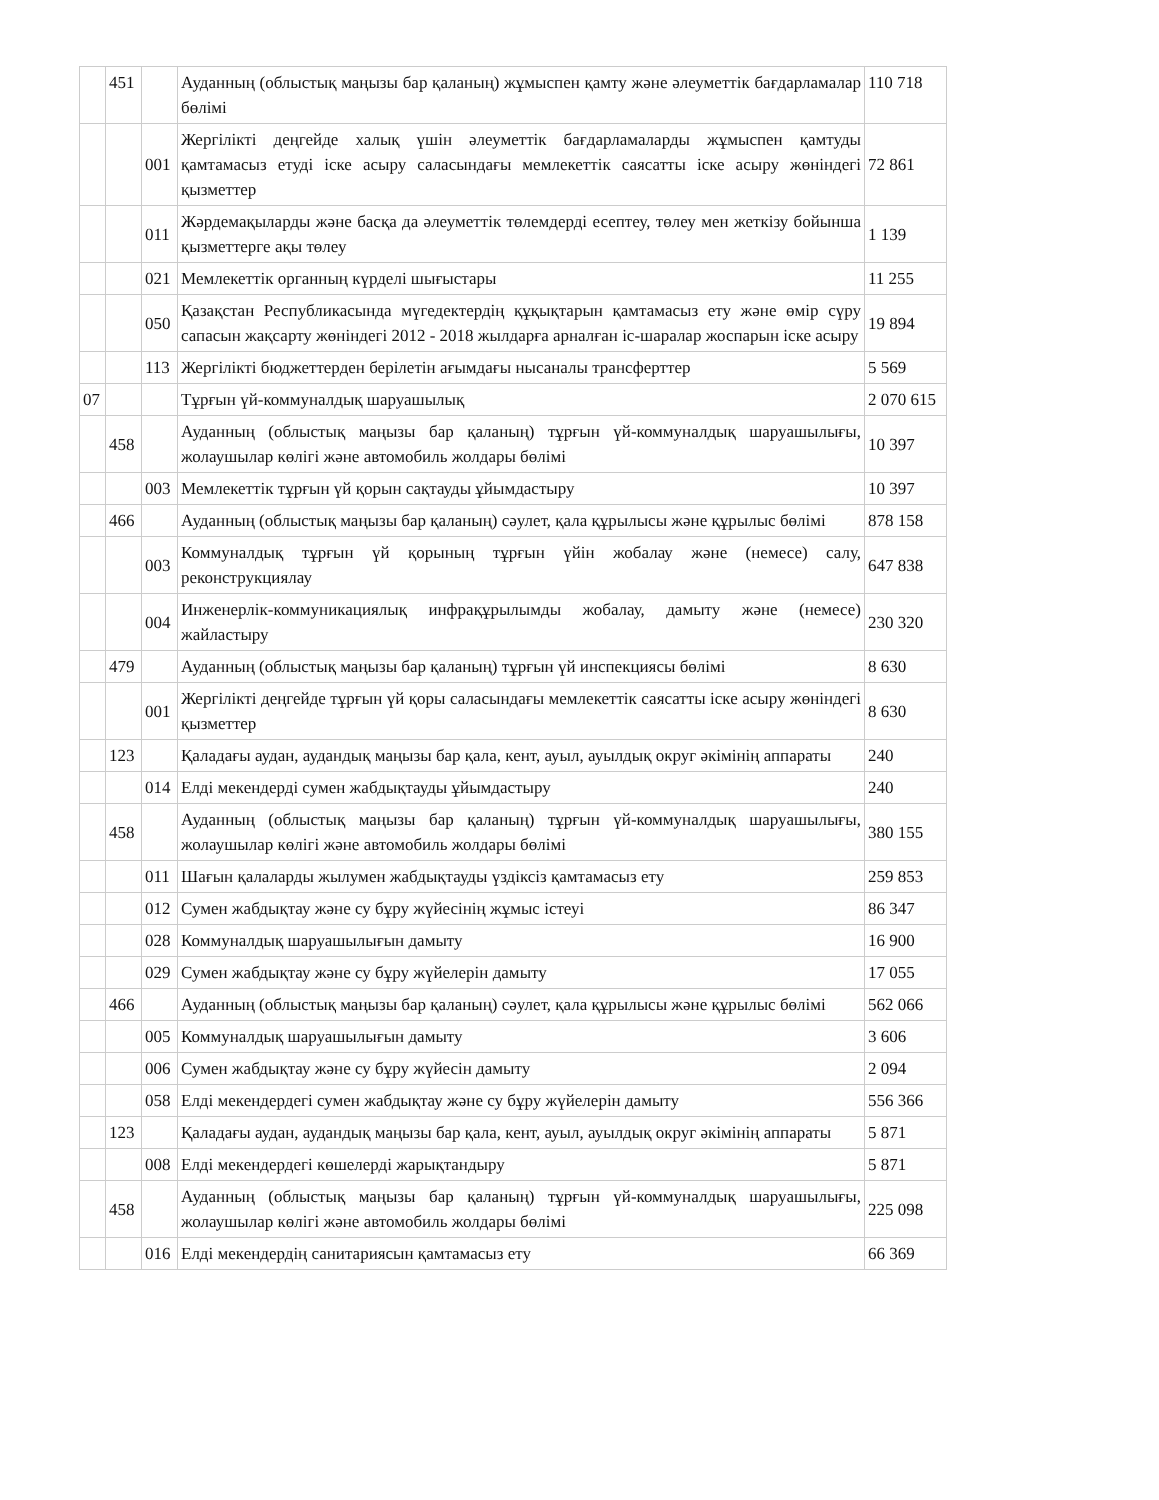| | 451 | | Ауданның (облыстық маңызы бар қаланың) жұмыспен қамту және әлеуметтік бағдарламалар бөлімі | 110 718 |
| | | 001 | Жергілікті деңгейде халық үшін әлеуметтік бағдарламаларды жұмыспен қамтуды қамтамасыз етуді іске асыру саласындағы мемлекеттік саясатты іске асыру жөніндегі қызметтер | 72 861 |
| | | 011 | Жәрдемақыларды және басқа да әлеуметтік төлемдерді есептеу, төлеу мен жеткізу бойынша қызметтерге ақы төлеу | 1 139 |
| | | 021 | Мемлекеттік органның күрделі шығыстары | 11 255 |
| | | 050 | Қазақстан Республикасында мүгедектердің құқықтарын қамтамасыз ету және өмір сүру сапасын жақсарту жөніндегі 2012 - 2018 жылдарға арналған іс-шаралар жоспарын іске асыру | 19 894 |
| | | 113 | Жергілікті бюджеттерден берілетін ағымдағы нысаналы трансферттер | 5 569 |
| 07 | | | Тұрғын үй-коммуналдық шаруашылық | 2 070 615 |
| | 458 | | Ауданның (облыстық маңызы бар қаланың) тұрғын үй-коммуналдық шаруашылығы, жолаушылар көлігі және автомобиль жолдары бөлімі | 10 397 |
| | | 003 | Мемлекеттік тұрғын үй қорын сақтауды ұйымдастыру | 10 397 |
| | 466 | | Ауданның (облыстық маңызы бар қаланың) сәулет, қала құрылысы және құрылыс бөлімі | 878 158 |
| | | 003 | Коммуналдық тұрғын үй қорының тұрғын үйін жобалау және (немесе) салу, реконструкциялау | 647 838 |
| | | 004 | Инженерлік-коммуникациялық инфрақұрылымды жобалау, дамыту және (немесе) жайластыру | 230 320 |
| | 479 | | Ауданның (облыстық маңызы бар қаланың) тұрғын үй инспекциясы бөлімі | 8 630 |
| | | 001 | Жергілікті деңгейде тұрғын үй қоры саласындағы мемлекеттік саясатты іске асыру жөніндегі қызметтер | 8 630 |
| | 123 | | Қаладағы аудан, аудандық маңызы бар қала, кент, ауыл, ауылдық округ әкімінің аппараты | 240 |
| | | 014 | Елді мекендерді сумен жабдықтауды ұйымдастыру | 240 |
| | 458 | | Ауданның (облыстық маңызы бар қаланың) тұрғын үй-коммуналдық шаруашылығы, жолаушылар көлігі және автомобиль жолдары бөлімі | 380 155 |
| | | 011 | Шағын қалаларды жылумен жабдықтауды үздіксіз қамтамасыз ету | 259 853 |
| | | 012 | Сумен жабдықтау және су бұру жүйесінің жұмыс істеуі | 86 347 |
| | | 028 | Коммуналдық шаруашылығын дамыту | 16 900 |
| | | 029 | Сумен жабдықтау және су бұру жүйелерін дамыту | 17 055 |
| | 466 | | Ауданның (облыстық маңызы бар қаланың) сәулет, қала құрылысы және құрылыс бөлімі | 562 066 |
| | | 005 | Коммуналдық шаруашылығын дамыту | 3 606 |
| | | 006 | Сумен жабдықтау және су бұру жүйесін дамыту | 2 094 |
| | | 058 | Елді мекендердегі сумен жабдықтау және су бұру жүйелерін дамыту | 556 366 |
| | 123 | | Қаладағы аудан, аудандық маңызы бар қала, кент, ауыл, ауылдық округ әкімінің аппараты | 5 871 |
| | | 008 | Елді мекендердегі көшелерді жарықтандыру | 5 871 |
| | 458 | | Ауданның (облыстық маңызы бар қаланың) тұрғын үй-коммуналдық шаруашылығы, жолаушылар көлігі және автомобиль жолдары бөлімі | 225 098 |
| | | 016 | Елді мекендердің санитариясын қамтамасыз ету | 66 369 |